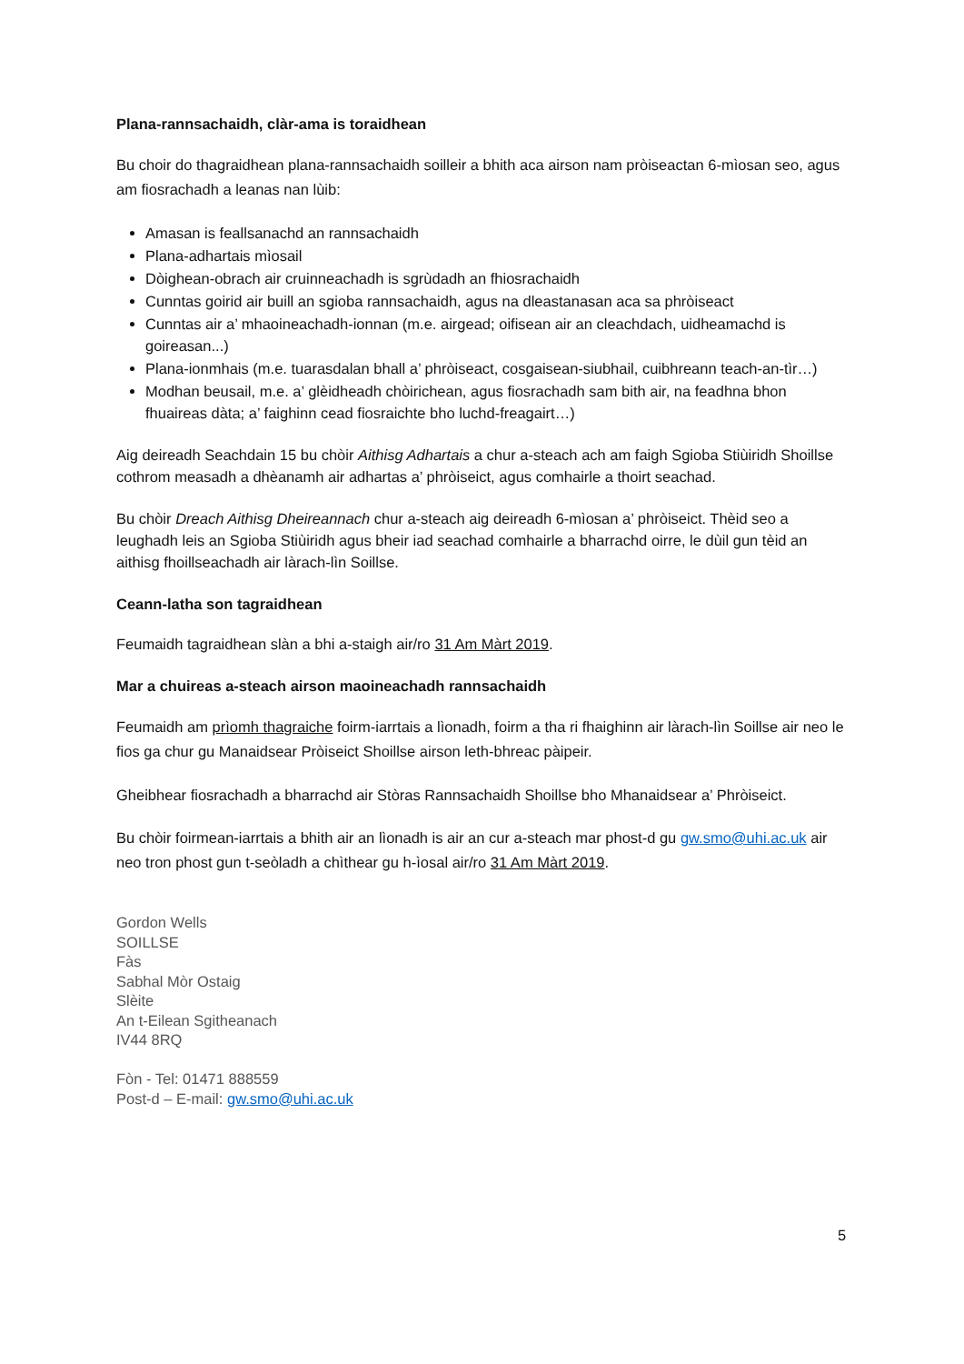Plana-rannsachaidh, clàr-ama is toraidhean
Bu choir do thagraidhean plana-rannsachaidh soilleir a bhith aca airson nam pròiseactan 6-mìosan seo, agus am fiosrachadh a leanas nan lùib:
Amasan is feallsanachd an rannsachaidh
Plana-adhartais mìosail
Dòighean-obrach air cruinneachadh is sgrùdadh an fhiosrachaidh
Cunntas goirid air buill an sgioba rannsachaidh, agus na dleastanasan aca sa phròiseact
Cunntas air a’ mhaoineachadh-ionnan (m.e. airgead; oifisean air an cleachdach, uidheamachd is goireasan...)
Plana-ionmhais (m.e. tuarasdalan bhall a’ phròiseact, cosgaisean-siubhail, cuibhreann teach-an-tìr…)
Modhan beusail, m.e. a’ glèidheadh chòirichean, agus fiosrachadh sam bith air, na feadhna bhon fhuaireas dàta; a’ faighinn cead fiosraichte bho luchd-freagairt…)
Aig deireadh Seachdain 15 bu chòir Aithisg Adhartais a chur a-steach ach am faigh Sgioba Stiùiridh Shoillse cothrom measadh a dhèanamh air adhartas a’ phròiseict, agus comhairle a thoirt seachad.
Bu chòir Dreach Aithisg Dheireannach chur a-steach aig deireadh 6-mìosan a’ phròiseict. Thèid seo a leughadh leis an Sgioba Stiùiridh agus bheir iad seachad comhairle a bharrachd oirre, le dùil gun tèid an aithisg fhoillseachadh air làrach-lìn Soillse.
Ceann-latha son tagraidhean
Feumaidh tagraidhean slàn a bhi a-staigh air/ro 31 Am Màrt 2019.
Mar a chuireas a-steach airson maoineachadh rannsachaidh
Feumaidh am prìomh thagraiche foirm-iarrtais a lìonadh, foirm a tha ri fhaighinn air làrach-lìn Soillse air neo le fios ga chur gu Manaidsear Pròiseict Shoillse airson leth-bhreac pàipeir.
Gheibhear fiosrachadh a bharrachd air Stòras Rannsachaidh Shoillse bho Mhanaidsear a’ Phròiseict.
Bu chòir foirmean-iarrtais a bhith air an lìonadh is air an cur a-steach mar phost-d gu gw.smo@uhi.ac.uk air neo tron phost gun t-seòladh a chìthear gu h-ìosal air/ro 31 Am Màrt 2019.
Gordon Wells
SOILLSE
Fàs
Sabhal Mòr Ostaig
Slèite
An t-Eilean Sgitheanach
IV44 8RQ
Fòn - Tel: 01471 888559
Post-d – E-mail: gw.smo@uhi.ac.uk
5